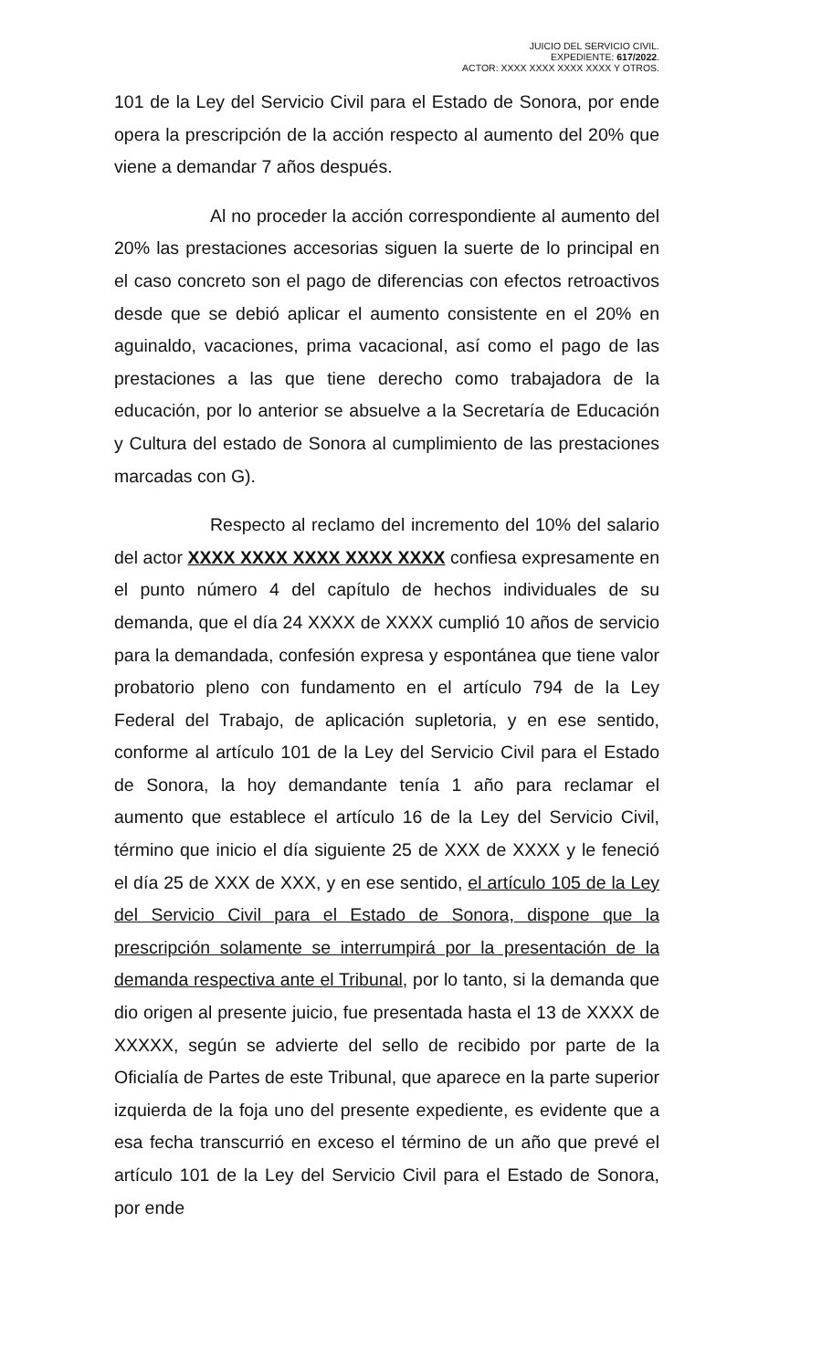JUICIO DEL SERVICIO CIVIL.
EXPEDIENTE: 617/2022.
ACTOR: XXXX XXXX XXXX XXXX Y OTROS.
101 de la Ley del Servicio Civil para el Estado de Sonora, por ende opera la prescripción de la acción respecto al aumento del 20% que viene a demandar 7 años después.
Al no proceder la acción correspondiente al aumento del 20% las prestaciones accesorias siguen la suerte de lo principal en el caso concreto son el pago de diferencias con efectos retroactivos desde que se debió aplicar el aumento consistente en el 20% en aguinaldo, vacaciones, prima vacacional, así como el pago de las prestaciones a las que tiene derecho como trabajadora de la educación, por lo anterior se absuelve a la Secretaría de Educación y Cultura del estado de Sonora al cumplimiento de las prestaciones marcadas con G).
Respecto al reclamo del incremento del 10% del salario del actor XXXX XXXX XXXX XXXX XXXX confiesa expresamente en el punto número 4 del capítulo de hechos individuales de su demanda, que el día 24 XXXX de XXXX cumplió 10 años de servicio para la demandada, confesión expresa y espontánea que tiene valor probatorio pleno con fundamento en el artículo 794 de la Ley Federal del Trabajo, de aplicación supletoria, y en ese sentido, conforme al artículo 101 de la Ley del Servicio Civil para el Estado de Sonora, la hoy demandante tenía 1 año para reclamar el aumento que establece el artículo 16 de la Ley del Servicio Civil, término que inicio el día siguiente 25 de XXX de XXXX y le feneció el día 25 de XXX de XXX, y en ese sentido, el artículo 105 de la Ley del Servicio Civil para el Estado de Sonora, dispone que la prescripción solamente se interrumpirá por la presentación de la demanda respectiva ante el Tribunal, por lo tanto, si la demanda que dio origen al presente juicio, fue presentada hasta el 13 de XXXX de XXXXX, según se advierte del sello de recibido por parte de la Oficialía de Partes de este Tribunal, que aparece en la parte superior izquierda de la foja uno del presente expediente, es evidente que a esa fecha transcurrió en exceso el término de un año que prevé el artículo 101 de la Ley del Servicio Civil para el Estado de Sonora, por ende